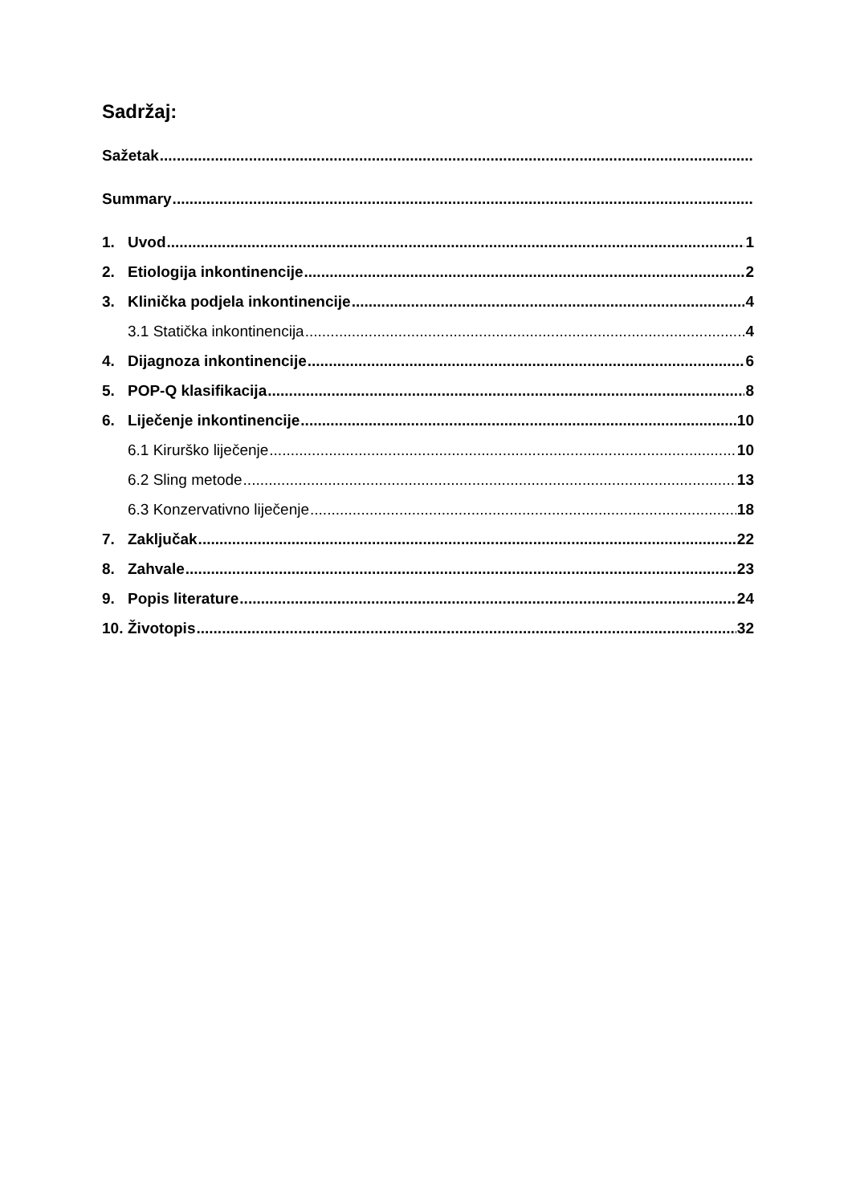Sadržaj:
Sažetak
Summary
1. Uvod 1
2. Etiologija inkontinencije 2
3. Klinička podjela inkontinencije 4
3.1 Statička inkontinencija 4
4. Dijagnoza inkontinencije 6
5. POP-Q klasifikacija 8
6. Liječenje inkontinencije 10
6.1 Kirurško liječenje 10
6.2 Sling metode 13
6.3 Konzervativno liječenje 18
7. Zaključak 22
8. Zahvale 23
9. Popis literature 24
10. Životopis 32